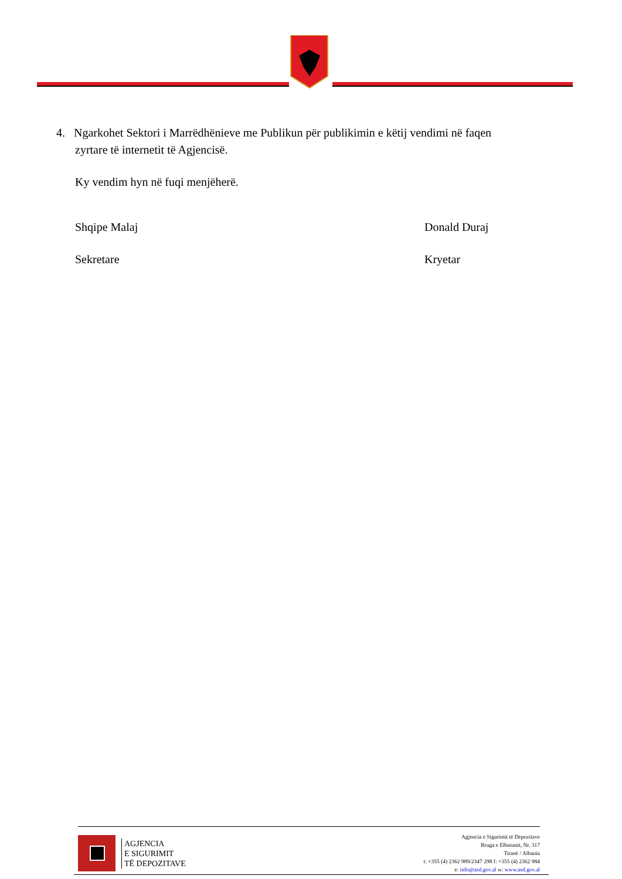4. Ngarkohet Sektori i Marrëdhënieve me Publikun për publikimin e këtij vendimi në faqen
zyrtare të internetit të Agjencisë.
Ky vendim hyn në fuqi menjëherë.
Shqipe Malaj Donald Duraj
Sekretare Kryetar
AGJENCIA
E SIGURIMIT
TË DEPOZITAVE
Agjencia e Sigurimit të Depozitave
Rruga e Elbasanit, Nr. 317
Tiranë / Albania
t: +355 (4) 2362 989/2347 298 f: +355 (4) 2362 984
e: info@asd.gov.al w: www.asd.gov.al